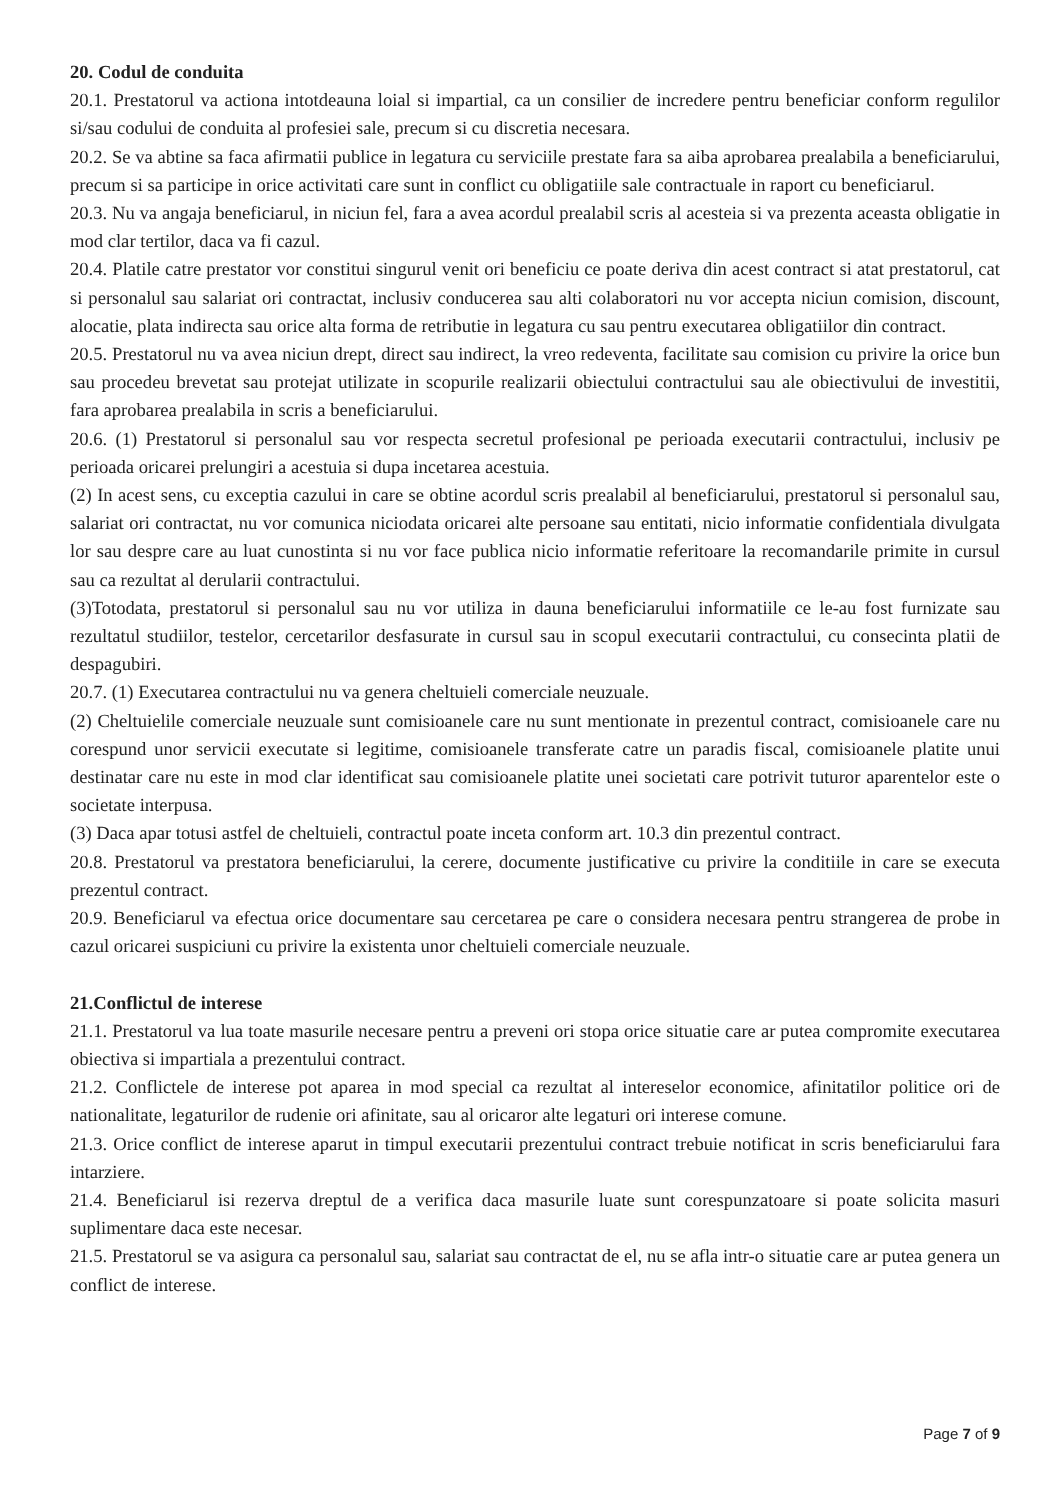20. Codul de conduita
20.1. Prestatorul va actiona intotdeauna loial si impartial, ca un consilier de incredere pentru beneficiar conform regulilor si/sau codului de conduita al profesiei sale, precum si cu discretia necesara.
20.2. Se va abtine sa faca afirmatii publice in legatura cu serviciile prestate fara sa aiba aprobarea prealabila a beneficiarului, precum si sa participe in orice activitati care sunt in conflict cu obligatiile sale contractuale in raport cu beneficiarul.
20.3. Nu va angaja beneficiarul, in niciun fel, fara a avea acordul prealabil scris al acesteia si va prezenta aceasta obligatie in mod clar tertilor, daca va fi cazul.
20.4. Platile catre prestator vor constitui singurul venit ori beneficiu ce poate deriva din acest contract si atat prestatorul, cat si personalul sau salariat ori contractat, inclusiv conducerea sau alti colaboratori nu vor accepta niciun comision, discount, alocatie, plata indirecta sau orice alta forma de retributie in legatura cu sau pentru executarea obligatiilor din contract.
20.5. Prestatorul nu va avea niciun drept, direct sau indirect, la vreo redeventa, facilitate sau comision cu privire la orice bun sau procedeu brevetat sau protejat utilizate in scopurile realizarii obiectului contractului sau ale obiectivului de investitii, fara aprobarea prealabila in scris a beneficiarului.
20.6. (1) Prestatorul si personalul sau vor respecta secretul profesional pe perioada executarii contractului, inclusiv pe perioada oricarei prelungiri a acestuia si dupa incetarea acestuia.
(2) In acest sens, cu exceptia cazului in care se obtine acordul scris prealabil al beneficiarului, prestatorul si personalul sau, salariat ori contractat, nu vor comunica niciodata oricarei alte persoane sau entitati, nicio informatie confidentiala divulgata lor sau despre care au luat cunostinta si nu vor face publica nicio informatie referitoare la recomandarile primite in cursul sau ca rezultat al derularii contractului.
(3)Totodata, prestatorul si personalul sau nu vor utiliza in dauna beneficiarului informatiile ce le-au fost furnizate sau rezultatul studiilor, testelor, cercetarilor desfasurate in cursul sau in scopul executarii contractului, cu consecinta platii de despagubiri.
20.7. (1) Executarea contractului nu va genera cheltuieli comerciale neuzuale.
(2) Cheltuielile comerciale neuzuale sunt comisioanele care nu sunt mentionate in prezentul contract, comisioanele care nu corespund unor servicii executate si legitime, comisioanele transferate catre un paradis fiscal, comisioanele platite unui destinatar care nu este in mod clar identificat sau comisioanele platite unei societati care potrivit tuturor aparentelor este o societate interpusa.
(3) Daca apar totusi astfel de cheltuieli, contractul poate inceta conform art. 10.3 din prezentul contract.
20.8. Prestatorul va prestatora beneficiarului, la cerere, documente justificative cu privire la conditiile in care se executa prezentul contract.
20.9. Beneficiarul va efectua orice documentare sau cercetarea pe care o considera necesara pentru strangerea de probe in cazul oricarei suspiciuni cu privire la existenta unor cheltuieli comerciale neuzuale.
21.Conflictul de interese
21.1. Prestatorul va lua toate masurile necesare pentru a preveni ori stopa orice situatie care ar putea compromite executarea obiectiva si impartiala a prezentului contract.
21.2. Conflictele de interese pot aparea in mod special ca rezultat al intereselor economice, afinitatilor politice ori de nationalitate, legaturilor de rudenie ori afinitate, sau al oricaror alte legaturi ori interese comune.
21.3. Orice conflict de interese aparut in timpul executarii prezentului contract trebuie notificat in scris beneficiarului fara intarziere.
21.4. Beneficiarul isi rezerva dreptul de a verifica daca masurile luate sunt corespunzatoare si poate solicita masuri suplimentare daca este necesar.
21.5. Prestatorul se va asigura ca personalul sau, salariat sau contractat de el, nu se afla intr-o situatie care ar putea genera un conflict de interese.
Page 7 of 9